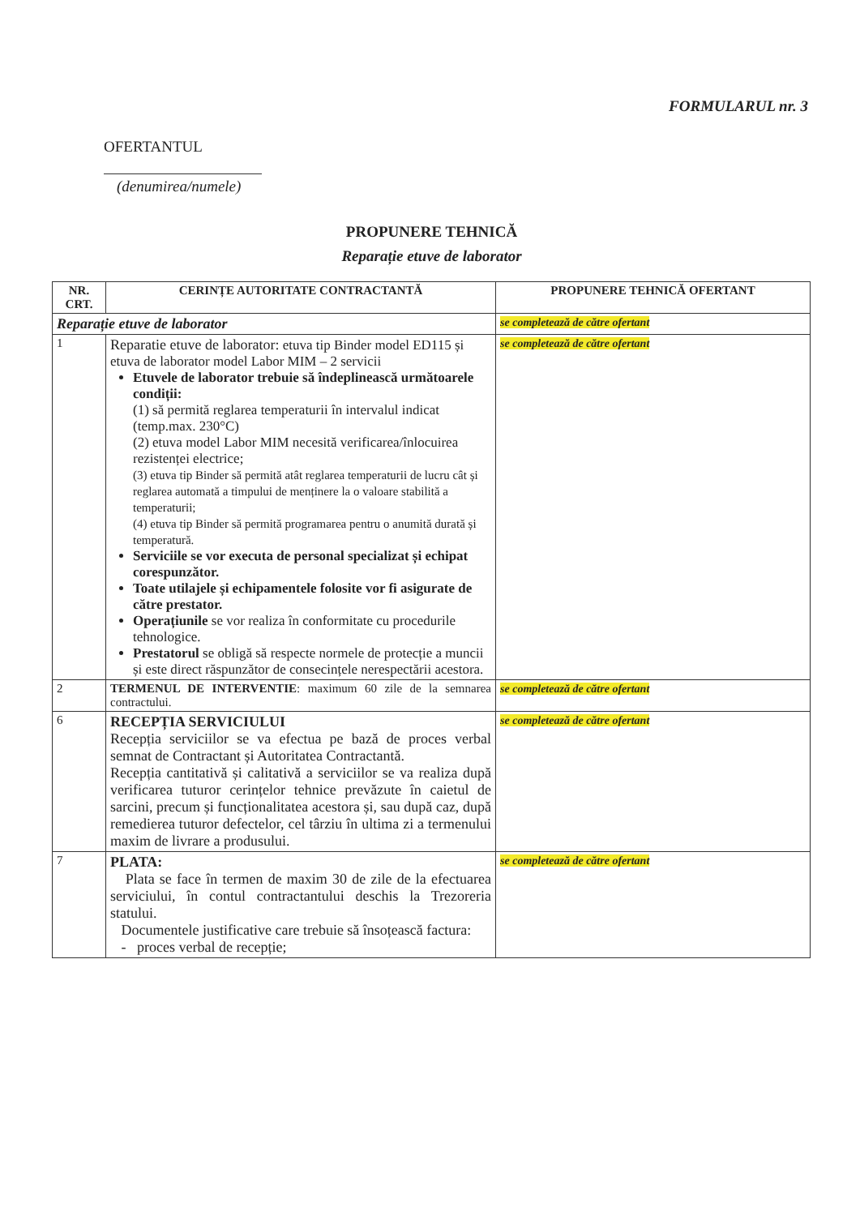FORMULARUL nr. 3
OFERTANTUL
(denumirea/numele)
PROPUNERE TEHNICĂ
Reparație etuve de laborator
| NR. CRT. | CERINȚE AUTORITATE CONTRACTANTĂ | PROPUNERE TEHNICĂ OFERTANT |
| --- | --- | --- |
| Reparație etuve de laborator | | se completează de către ofertant |
| 1 | Reparatie etuve de laborator: etuva tip Binder model ED115 și etuva de laborator model Labor MIM – 2 servicii Etuvele de laborator trebuie să îndeplinească următoarele condiții: (1) să permită reglarea temperaturii în intervalul indicat (temp.max. 230°C) (2) etuva model Labor MIM necesită verificarea/înlocuirea rezistenței electrice; (3) etuva tip Binder să permită atât reglarea temperaturii de lucru cât și reglarea automată a timpului de menținere la o valoare stabilită a temperaturii; (4) etuva tip Binder să permită programarea pentru o anumită durată și temperatură. Serviciile se vor executa de personal specializat și echipat corespunzător. Toate utilajele și echipamentele folosite vor fi asigurate de către prestator. Operațiunile se vor realiza în conformitate cu procedurile tehnologice. Prestatorul se obligă să respecte normele de protecție a muncii și este direct răspunzător de consecințele nerespectării acestora. | se completează de către ofertant |
| 2 | TERMENUL DE INTERVENTIE : maximum 60 zile de la semnarea contractului. | se completează de către ofertant |
| 6 | RECEPȚIA SERVICIULUI Recepția serviciilor se va efectua pe bază de proces verbal semnat de Contractant și Autoritatea Contractantă. Recepția cantitativă și calitativă a serviciilor se va realiza după verificarea tuturor cerințelor tehnice prevăzute în caietul de sarcini, precum și funcționalitatea acestora și, sau după caz, după remedierea tuturor defectelor, cel târziu în ultima zi a termenului maxim de livrare a produsului. | se completează de către ofertant |
| 7 | PLATA: Plata se face în termen de maxim 30 de zile de la efectuarea serviciului, în contul contractantului deschis la Trezoreria statului. Documentele justificative care trebuie să însoțească factura: - proces verbal de recepție; | se completează de către ofertant |